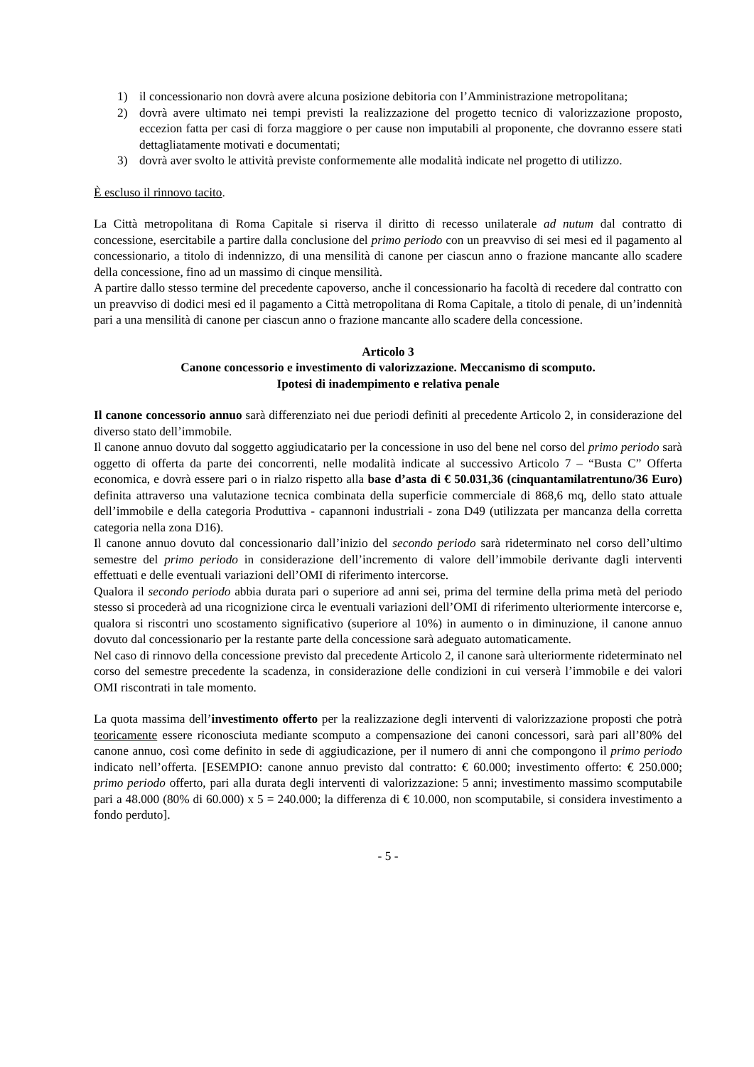1) il concessionario non dovrà avere alcuna posizione debitoria con l’Amministrazione metropolitana;
2) dovrà avere ultimato nei tempi previsti la realizzazione del progetto tecnico di valorizzazione proposto, eccezion fatta per casi di forza maggiore o per cause non imputabili al proponente, che dovranno essere stati dettagliatamente motivati e documentati;
3) dovrà aver svolto le attività previste conformemente alle modalità indicate nel progetto di utilizzo.
È escluso il rinnovo tacito.
La Città metropolitana di Roma Capitale si riserva il diritto di recesso unilaterale ad nutum dal contratto di concessione, esercitabile a partire dalla conclusione del primo periodo con un preavviso di sei mesi ed il pagamento al concessionario, a titolo di indennizzo, di una mensilità di canone per ciascun anno o frazione mancante allo scadere della concessione, fino ad un massimo di cinque mensilità.
A partire dallo stesso termine del precedente capoverso, anche il concessionario ha facoltà di recedere dal contratto con un preavviso di dodici mesi ed il pagamento a Città metropolitana di Roma Capitale, a titolo di penale, di un’indennità pari a una mensilità di canone per ciascun anno o frazione mancante allo scadere della concessione.
Articolo 3
Canone concessorio e investimento di valorizzazione. Meccanismo di scomputo.
Ipotesi di inadempimento e relativa penale
Il canone concessorio annuo sarà differenziato nei due periodi definiti al precedente Articolo 2, in considerazione del diverso stato dell’immobile.
Il canone annuo dovuto dal soggetto aggiudicatario per la concessione in uso del bene nel corso del primo periodo sarà oggetto di offerta da parte dei concorrenti, nelle modalità indicate al successivo Articolo 7 – “Busta C” Offerta economica, e dovrà essere pari o in rialzo rispetto alla base d’asta di € 50.031,36 (cinquantamilatrentuno/36 Euro) definita attraverso una valutazione tecnica combinata della superficie commerciale di 868,6 mq, dello stato attuale dell’immobile e della categoria Produttiva - capannoni industriali - zona D49 (utilizzata per mancanza della corretta categoria nella zona D16).
Il canone annuo dovuto dal concessionario dall’inizio del secondo periodo sarà rideterminato nel corso dell’ultimo semestre del primo periodo in considerazione dell’incremento di valore dell’immobile derivante dagli interventi effettuati e delle eventuali variazioni dell’OMI di riferimento intercorse.
Qualora il secondo periodo abbia durata pari o superiore ad anni sei, prima del termine della prima metà del periodo stesso si procederà ad una ricognizione circa le eventuali variazioni dell’OMI di riferimento ulteriormente intercorse e, qualora si riscontri uno scostamento significativo (superiore al 10%) in aumento o in diminuzione, il canone annuo dovuto dal concessionario per la restante parte della concessione sarà adeguato automaticamente.
Nel caso di rinnovo della concessione previsto dal precedente Articolo 2, il canone sarà ulteriormente rideterminato nel corso del semestre precedente la scadenza, in considerazione delle condizioni in cui verserà l’immobile e dei valori OMI riscontrati in tale momento.
La quota massima dell’investimento offerto per la realizzazione degli interventi di valorizzazione proposti che potrà teoricamente essere riconosciuta mediante scomputo a compensazione dei canoni concessori, sarà pari all’80% del canone annuo, così come definito in sede di aggiudicazione, per il numero di anni che compongono il primo periodo indicato nell’offerta. [ESEMPIO: canone annuo previsto dal contratto: € 60.000; investimento offerto: € 250.000; primo periodo offerto, pari alla durata degli interventi di valorizzazione: 5 anni; investimento massimo scomputabile pari a 48.000 (80% di 60.000) x 5 = 240.000; la differenza di € 10.000, non scomputabile, si considera investimento a fondo perduto].
- 5 -